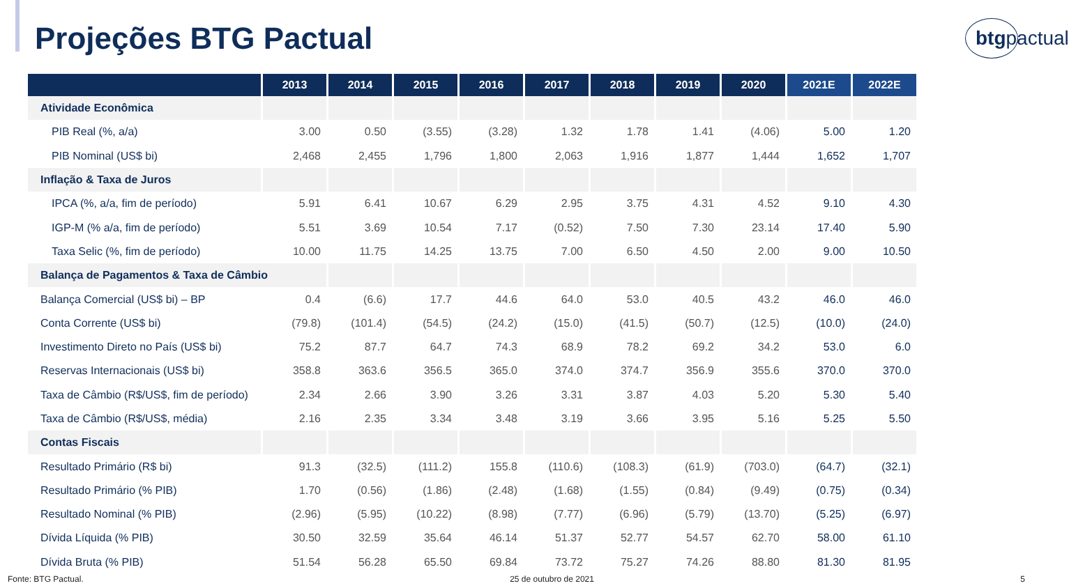Projeções BTG Pactual
btgpactual
| | 2013 | 2014 | 2015 | 2016 | 2017 | 2018 | 2019 | 2020 | 2021E | 2022E |
| --- | --- | --- | --- | --- | --- | --- | --- | --- | --- | --- |
| Atividade Econômica | | | | | | | | | | |
| PIB Real (%, a/a) | 3.00 | 0.50 | (3.55) | (3.28) | 1.32 | 1.78 | 1.41 | (4.06) | 5.00 | 1.20 |
| PIB Nominal (US$ bi) | 2,468 | 2,455 | 1,796 | 1,800 | 2,063 | 1,916 | 1,877 | 1,444 | 1,652 | 1,707 |
| Inflação & Taxa de Juros | | | | | | | | | | |
| IPCA (%, a/a, fim de período) | 5.91 | 6.41 | 10.67 | 6.29 | 2.95 | 3.75 | 4.31 | 4.52 | 9.10 | 4.30 |
| IGP-M (% a/a, fim de período) | 5.51 | 3.69 | 10.54 | 7.17 | (0.52) | 7.50 | 7.30 | 23.14 | 17.40 | 5.90 |
| Taxa Selic (%, fim de período) | 10.00 | 11.75 | 14.25 | 13.75 | 7.00 | 6.50 | 4.50 | 2.00 | 9.00 | 10.50 |
| Balança de Pagamentos & Taxa de Câmbio | | | | | | | | | | |
| Balança Comercial (US$ bi) – BP | 0.4 | (6.6) | 17.7 | 44.6 | 64.0 | 53.0 | 40.5 | 43.2 | 46.0 | 46.0 |
| Conta Corrente (US$ bi) | (79.8) | (101.4) | (54.5) | (24.2) | (15.0) | (41.5) | (50.7) | (12.5) | (10.0) | (24.0) |
| Investimento Direto no País (US$ bi) | 75.2 | 87.7 | 64.7 | 74.3 | 68.9 | 78.2 | 69.2 | 34.2 | 53.0 | 6.0 |
| Reservas Internacionais (US$ bi) | 358.8 | 363.6 | 356.5 | 365.0 | 374.0 | 374.7 | 356.9 | 355.6 | 370.0 | 370.0 |
| Taxa de Câmbio (R$/US$, fim de período) | 2.34 | 2.66 | 3.90 | 3.26 | 3.31 | 3.87 | 4.03 | 5.20 | 5.30 | 5.40 |
| Taxa de Câmbio (R$/US$, média) | 2.16 | 2.35 | 3.34 | 3.48 | 3.19 | 3.66 | 3.95 | 5.16 | 5.25 | 5.50 |
| Contas Fiscais | | | | | | | | | | |
| Resultado Primário (R$ bi) | 91.3 | (32.5) | (111.2) | 155.8 | (110.6) | (108.3) | (61.9) | (703.0) | (64.7) | (32.1) |
| Resultado Primário (% PIB) | 1.70 | (0.56) | (1.86) | (2.48) | (1.68) | (1.55) | (0.84) | (9.49) | (0.75) | (0.34) |
| Resultado Nominal (% PIB) | (2.96) | (5.95) | (10.22) | (8.98) | (7.77) | (6.96) | (5.79) | (13.70) | (5.25) | (6.97) |
| Dívida Líquida (% PIB) | 30.50 | 32.59 | 35.64 | 46.14 | 51.37 | 52.77 | 54.57 | 62.70 | 58.00 | 61.10 |
| Dívida Bruta (% PIB) | 51.54 | 56.28 | 65.50 | 69.84 | 73.72 | 75.27 | 74.26 | 88.80 | 81.30 | 81.95 |
Fonte: BTG Pactual. 25 de outubro de 2021 5